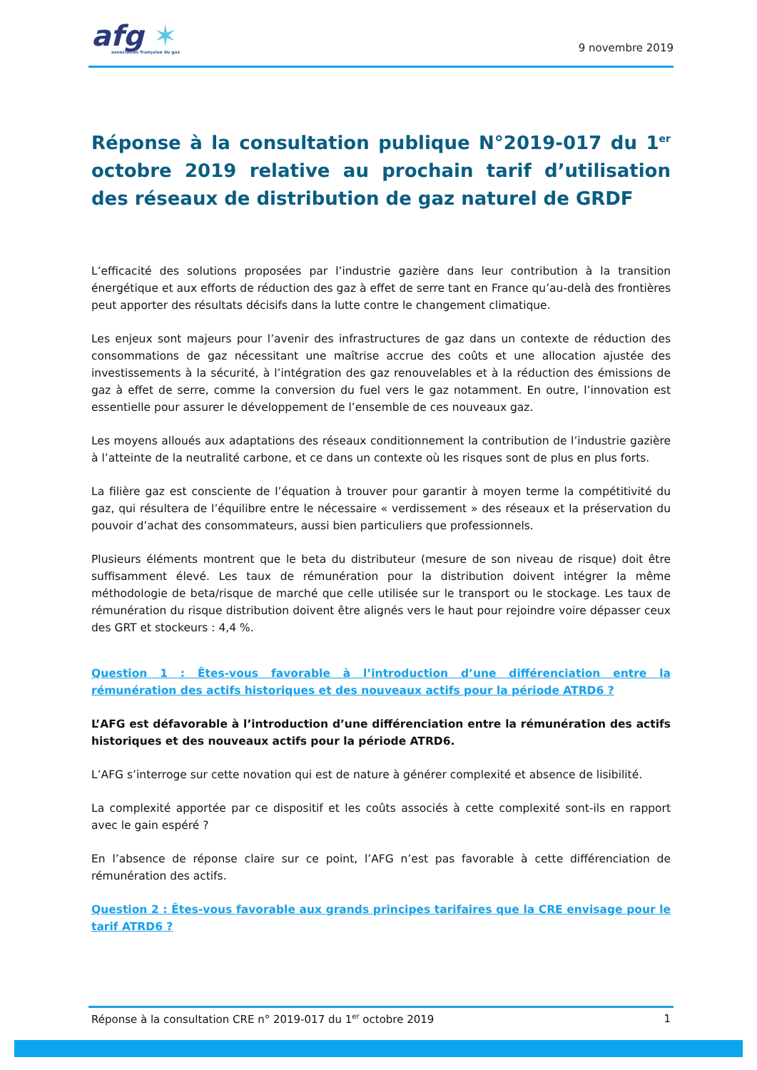afg ✶
association française du gaz
9 novembre 2019
Réponse à la consultation publique N°2019-017 du 1<sup>er</sup> octobre 2019 relative au prochain tarif d’utilisation des réseaux de distribution de gaz naturel de GRDF
L’efficacité des solutions proposées par l’industrie gazière dans leur contribution à la transition énergétique et aux efforts de réduction des gaz à effet de serre tant en France qu’au-delà des frontières peut apporter des résultats décisifs dans la lutte contre le changement climatique.
Les enjeux sont majeurs pour l’avenir des infrastructures de gaz dans un contexte de réduction des consommations de gaz nécessitant une maîtrise accrue des coûts et une allocation ajustée des investissements à la sécurité, à l’intégration des gaz renouvelables et à la réduction des émissions de gaz à effet de serre, comme la conversion du fuel vers le gaz notamment. En outre, l’innovation est essentielle pour assurer le développement de l’ensemble de ces nouveaux gaz.
Les moyens alloués aux adaptations des réseaux conditionnement la contribution de l’industrie gazière à l’atteinte de la neutralité carbone, et ce dans un contexte où les risques sont de plus en plus forts.
La filière gaz est consciente de l’équation à trouver pour garantir à moyen terme la compétitivité du gaz, qui résultera de l’équilibre entre le nécessaire « verdissement » des réseaux et la préservation du pouvoir d’achat des consommateurs, aussi bien particuliers que professionnels.
Plusieurs éléments montrent que le beta du distributeur (mesure de son niveau de risque) doit être suffisamment élevé. Les taux de rémunération pour la distribution doivent intégrer la même méthodologie de beta/risque de marché que celle utilisée sur le transport ou le stockage. Les taux de rémunération du risque distribution doivent être alignés vers le haut pour rejoindre voire dépasser ceux des GRT et stockeurs : 4,4 %.
Question 1 : Êtes-vous favorable à l’introduction d’une différenciation entre la rémunération des actifs historiques et des nouveaux actifs pour la période ATRD6 ?
L’AFG est défavorable à l’introduction d’une différenciation entre la rémunération des actifs historiques et des nouveaux actifs pour la période ATRD6.
L’AFG s’interroge sur cette novation qui est de nature à générer complexité et absence de lisibilité.
La complexité apportée par ce dispositif et les coûts associés à cette complexité sont-ils en rapport avec le gain espéré ?
En l’absence de réponse claire sur ce point, l’AFG n’est pas favorable à cette différenciation de rémunération des actifs.
Question 2 : Êtes-vous favorable aux grands principes tarifaires que la CRE envisage pour le tarif ATRD6 ?
Réponse à la consultation CRE n° 2019-017 du 1<sup>er</sup> octobre 2019 1